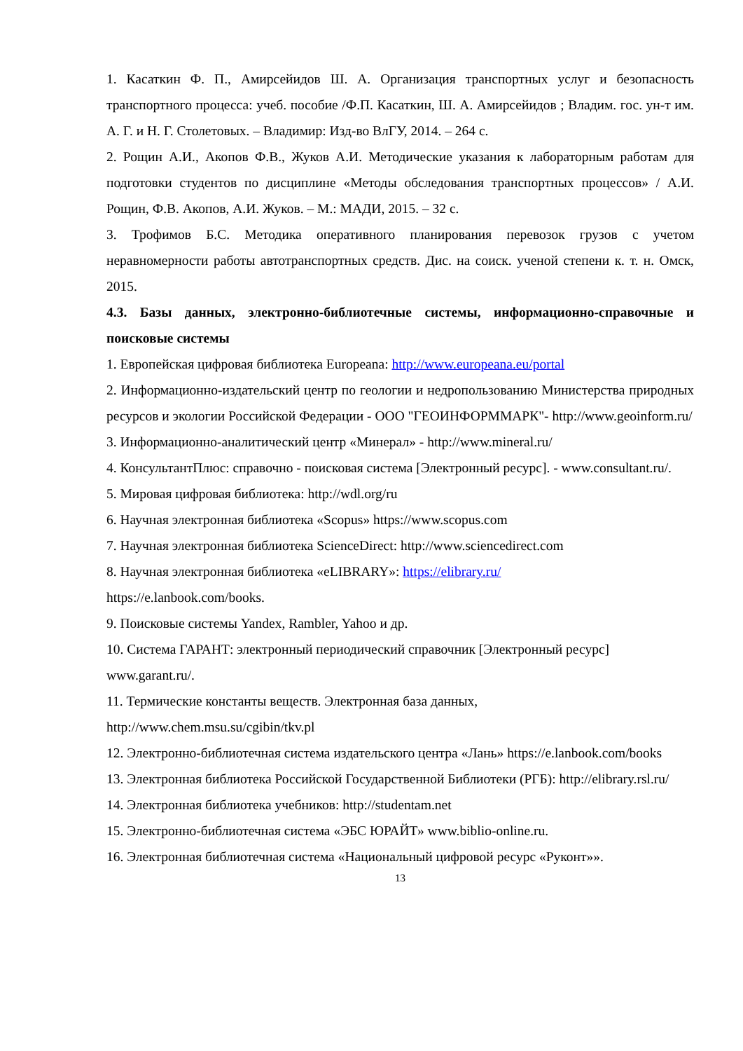1. Касаткин Ф. П., Амирсейидов Ш. А. Организация транспортных услуг и безопасность транспортного процесса: учеб. пособие /Ф.П. Касаткин, Ш. А. Амирсейидов ; Владим. гос. ун-т им. А. Г. и Н. Г. Столетовых. – Владимир: Изд-во ВлГУ, 2014. – 264 с.
2. Рощин А.И., Акопов Ф.В., Жуков А.И. Методические указания к лабораторным работам для подготовки студентов по дисциплине «Методы обследования транспортных процессов» / А.И. Рощин, Ф.В. Акопов, А.И. Жуков. – М.: МАДИ, 2015. – 32 с.
3. Трофимов Б.С. Методика оперативного планирования перевозок грузов с учетом неравномерности работы автотранспортных средств. Дис. на соиск. ученой степени к. т. н. Омск, 2015.
4.3. Базы данных, электронно-библиотечные системы, информационно-справочные и поисковые системы
1. Европейская цифровая библиотека Europeana: http://www.europeana.eu/portal
2. Информационно-издательский центр по геологии и недропользованию Министерства природных ресурсов и экологии Российской Федерации - ООО "ГЕОИНФОРММАРК"- http://www.geoinform.ru/
3. Информационно-аналитический центр «Минерал» - http://www.mineral.ru/
4. КонсультантПлюс: справочно - поисковая система [Электронный ресурс]. - www.consultant.ru/.
5. Мировая цифровая библиотека: http://wdl.org/ru
6. Научная электронная библиотека «Scopus» https://www.scopus.com
7. Научная электронная библиотека ScienceDirect: http://www.sciencedirect.com
8. Научная электронная библиотека «eLIBRARY»: https://elibrary.ru/
https://e.lanbook.com/books.
9. Поисковые системы Yandex, Rambler, Yahoo и др.
10. Система ГАРАНТ: электронный периодический справочник [Электронный ресурс] www.garant.ru/.
11. Термические константы веществ. Электронная база данных,
http://www.chem.msu.su/cgibin/tkv.pl
12. Электронно-библиотечная система издательского центра «Лань» https://e.lanbook.com/books
13. Электронная библиотека Российской Государственной Библиотеки (РГБ): http://elibrary.rsl.ru/
14. Электронная библиотека учебников: http://studentam.net
15. Электронно-библиотечная система «ЭБС ЮРАЙТ» www.biblio-online.ru.
16. Электронная библиотечная система «Национальный цифровой ресурс «Руконт»».
13